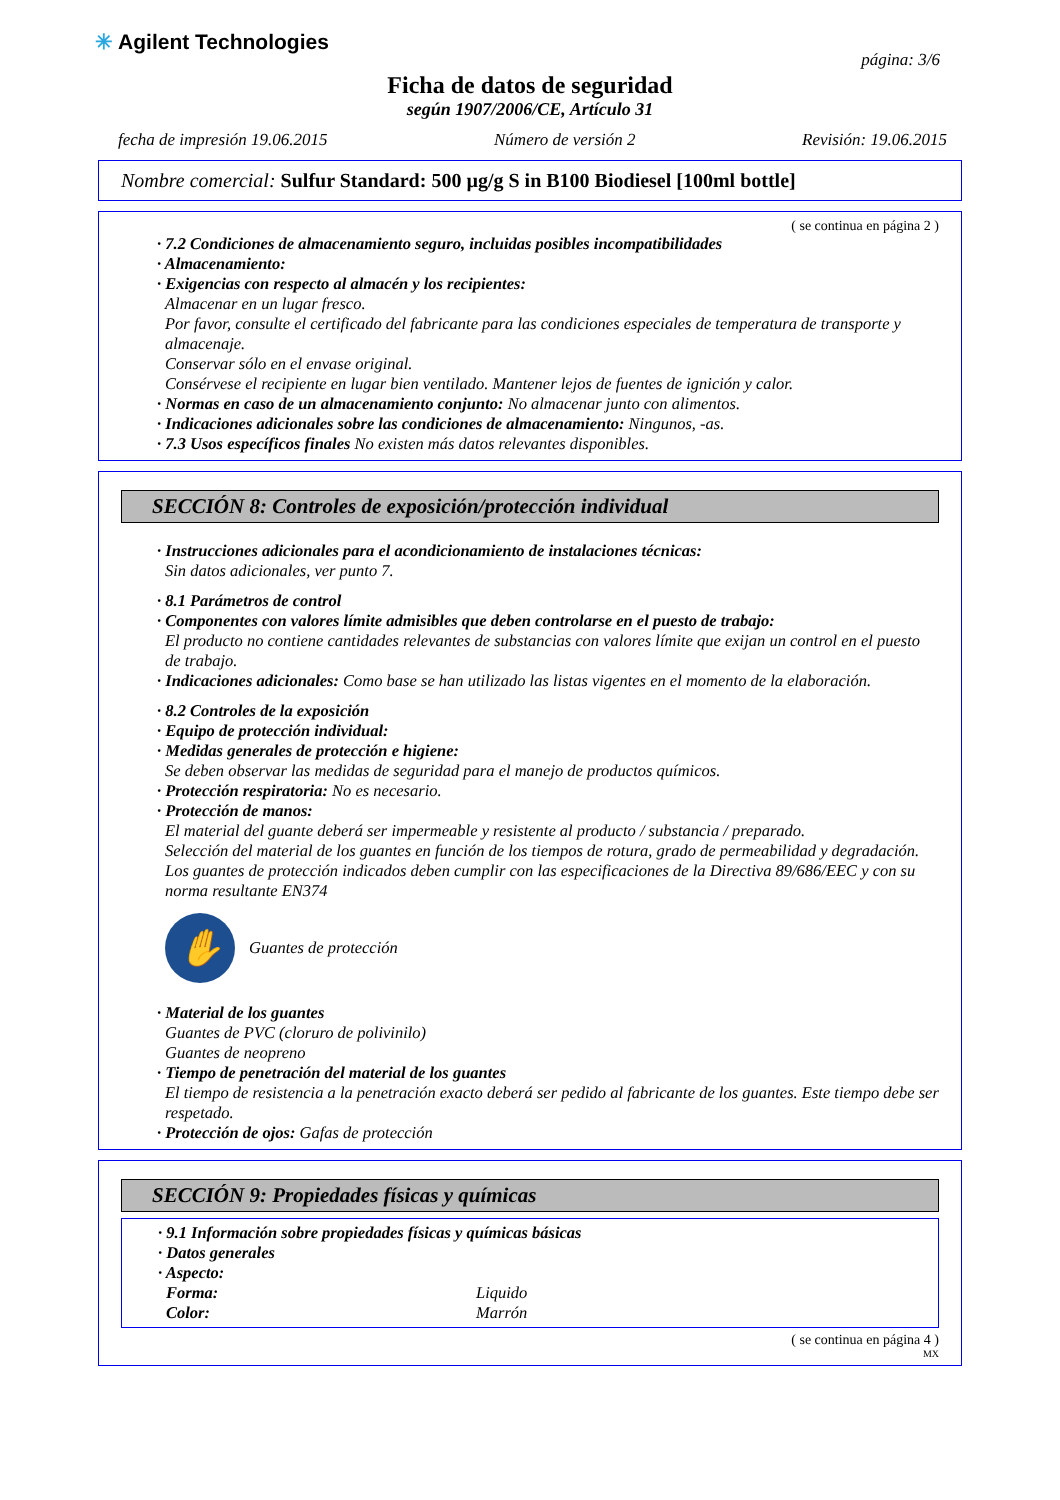✳ Agilent Technologies
página: 3/6
Ficha de datos de seguridad
según 1907/2006/CE, Artículo 31
fecha de impresión 19.06.2015 Número de versión 2 Revisión: 19.06.2015
Nombre comercial: Sulfur Standard: 500 µg/g S in B100 Biodiesel [100ml bottle]
( se continua en página 2 )
· 7.2 Condiciones de almacenamiento seguro, incluidas posibles incompatibilidades
· Almacenamiento:
· Exigencias con respecto al almacén y los recipientes:
Almacenar en un lugar fresco.
Por favor, consulte el certificado del fabricante para las condiciones especiales de temperatura de transporte y almacenaje.
Conservar sólo en el envase original.
Consérvese el recipiente en lugar bien ventilado. Mantener lejos de fuentes de ignición y calor.
· Normas en caso de un almacenamiento conjunto: No almacenar junto con alimentos.
· Indicaciones adicionales sobre las condiciones de almacenamiento: Ningunos, -as.
· 7.3 Usos específicos finales No existen más datos relevantes disponibles.
SECCIÓN 8: Controles de exposición/protección individual
· Instrucciones adicionales para el acondicionamiento de instalaciones técnicas:
Sin datos adicionales, ver punto 7.
· 8.1 Parámetros de control
· Componentes con valores límite admisibles que deben controlarse en el puesto de trabajo:
El producto no contiene cantidades relevantes de substancias con valores límite que exijan un control en el puesto de trabajo.
· Indicaciones adicionales: Como base se han utilizado las listas vigentes en el momento de la elaboración.
· 8.2 Controles de la exposición
· Equipo de protección individual:
· Medidas generales de protección e higiene:
Se deben observar las medidas de seguridad para el manejo de productos químicos.
· Protección respiratoria: No es necesario.
· Protección de manos:
El material del guante deberá ser impermeable y resistente al producto / substancia / preparado.
Selección del material de los guantes en función de los tiempos de rotura, grado de permeabilidad y degradación.
Los guantes de protección indicados deben cumplir con las especificaciones de la Directiva 89/686/EEC y con su norma resultante EN374
✋ Guantes de protección
· Material de los guantes
Guantes de PVC (cloruro de polivinilo)
Guantes de neopreno
· Tiempo de penetración del material de los guantes
El tiempo de resistencia a la penetración exacto deberá ser pedido al fabricante de los guantes. Este tiempo debe ser respetado.
· Protección de ojos: Gafas de protección
SECCIÓN 9: Propiedades físicas y químicas
· 9.1 Información sobre propiedades físicas y químicas básicas
· Datos generales
· Aspecto:
Forma: Liquido
Color: Marrón
( se continua en página 4 )
MX